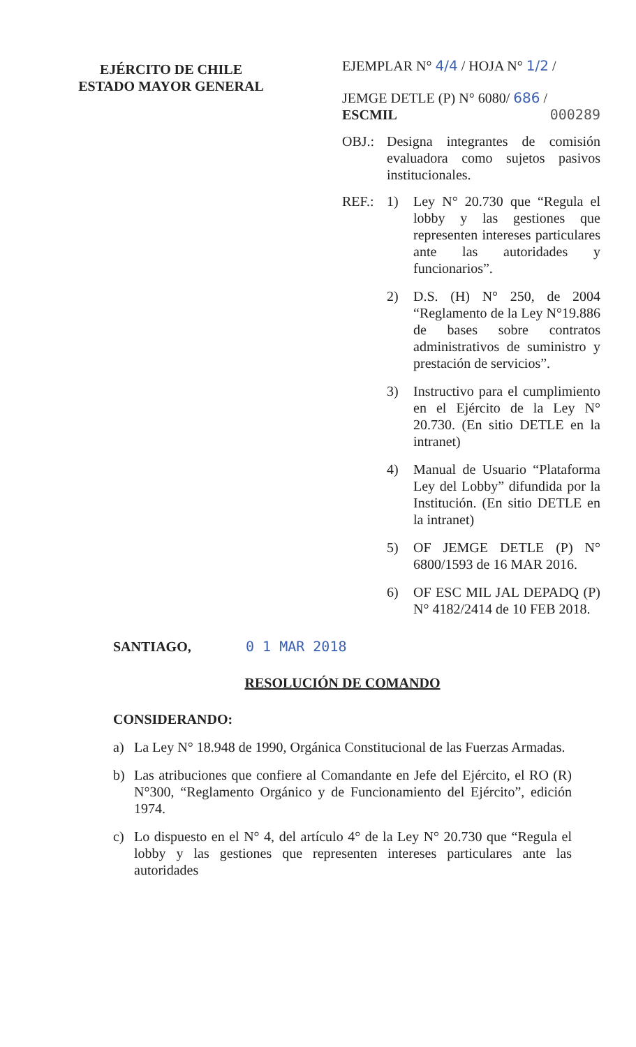EJÉRCITO DE CHILE
ESTADO MAYOR GENERAL
EJEMPLAR N° 4/4 / HOJA N° 1/2 /
JEMGE DETLE (P) N° 6080/ 686 /
ESCMIL 000289
OBJ.: Designa integrantes de comisión evaluadora como sujetos pasivos institucionales.
REF.: 1) Ley N° 20.730 que “Regula el lobby y las gestiones que representen intereses particulares ante las autoridades y funcionarios”.
2) D.S. (H) N° 250, de 2004 “Reglamento de la Ley N°19.886 de bases sobre contratos administrativos de suministro y prestación de servicios”.
3) Instructivo para el cumplimiento en el Ejército de la Ley N° 20.730. (En sitio DETLE en la intranet)
4) Manual de Usuario “Plataforma Ley del Lobby” difundida por la Institución. (En sitio DETLE en la intranet)
5) OF JEMGE DETLE (P) N° 6800/1593 de 16 MAR 2016.
6) OF ESC MIL JAL DEPADQ (P) N° 4182/2414 de 10 FEB 2018.
SANTIAGO, 0 1 MAR 2018
RESOLUCIÓN DE COMANDO
CONSIDERANDO:
a) La Ley N° 18.948 de 1990, Orgánica Constitucional de las Fuerzas Armadas.
b) Las atribuciones que confiere al Comandante en Jefe del Ejército, el RO (R) N°300, “Reglamento Orgánico y de Funcionamiento del Ejército”, edición 1974.
c) Lo dispuesto en el N° 4, del artículo 4° de la Ley N° 20.730 que “Regula el lobby y las gestiones que representen intereses particulares ante las autoridades